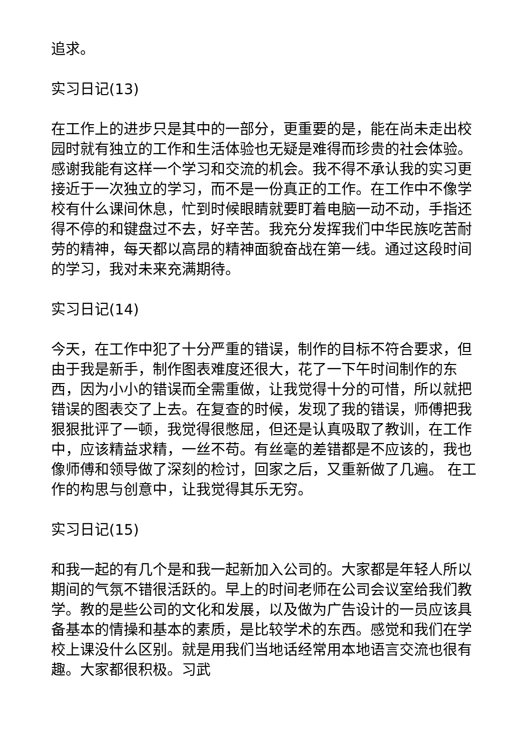追求。
实习日记(13)
在工作上的进步只是其中的一部分，更重要的是，能在尚未走出校园时就有独立的工作和生活体验也无疑是难得而珍贵的社会体验。感谢我能有这样一个学习和交流的机会。我不得不承认我的实习更接近于一次独立的学习，而不是一份真正的工作。在工作中不像学校有什么课间休息，忙到时候眼睛就要盯着电脑一动不动，手指还得不停的和键盘过不去，好辛苦。我充分发挥我们中华民族吃苦耐劳的精神，每天都以高昂的精神面貌奋战在第一线。通过这段时间的学习，我对未来充满期待。
实习日记(14)
今天，在工作中犯了十分严重的错误，制作的目标不符合要求，但由于我是新手，制作图表难度还很大，花了一下午时间制作的东西，因为小小的错误而全需重做，让我觉得十分的可惜，所以就把错误的图表交了上去。在复查的时候，发现了我的错误，师傅把我狠狠批评了一顿，我觉得很憋屈，但还是认真吸取了教训，在工作中，应该精益求精，一丝不苟。有丝毫的差错都是不应该的，我也像师傅和领导做了深刻的检讨，回家之后，又重新做了几遍。 在工作的构思与创意中，让我觉得其乐无穷。
实习日记(15)
和我一起的有几个是和我一起新加入公司的。大家都是年轻人所以期间的气氛不错很活跃的。早上的时间老师在公司会议室给我们教学。教的是些公司的文化和发展，以及做为广告设计的一员应该具备基本的情操和基本的素质，是比较学术的东西。感觉和我们在学校上课没什么区别。就是用我们当地话经常用本地语言交流也很有趣。大家都很积极。习武